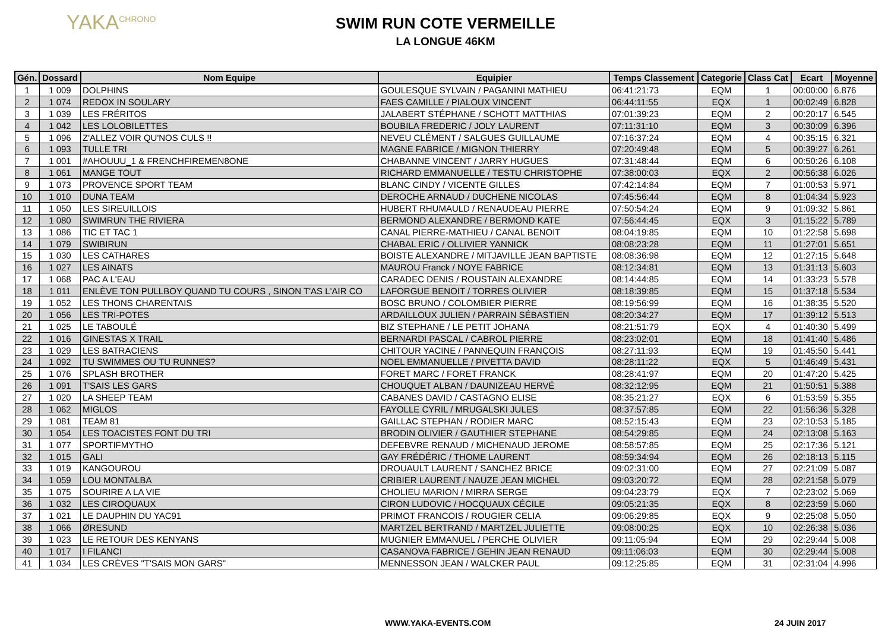YAKA<sup>CHRONO</sup>
SWIM RUN COTE VERMEILLE
LA LONGUE 46KM
| Gén. | Dossard | Nom Equipe | Equipier | Temps Classement | Categorie | Class Cat | Ecart | Moyenne |
| --- | --- | --- | --- | --- | --- | --- | --- | --- |
| 1 | 1 009 | DOLPHINS | GOULESQUE SYLVAIN / PAGANINI MATHIEU | 06:41:21:73 | EQM | 1 | 00:00:00 | 6.876 |
| 2 | 1 074 | REDOX IN SOULARY | FAES CAMILLE / PIALOUX VINCENT | 06:44:11:55 | EQX | 1 | 00:02:49 | 6.828 |
| 3 | 1 039 | LES FRÉRITOS | JALABERT STÉPHANE / SCHOTT MATTHIAS | 07:01:39:23 | EQM | 2 | 00:20:17 | 6.545 |
| 4 | 1 042 | LES LOLOBILETTES | BOUBILA FREDERIC / JOLY LAURENT | 07:11:31:10 | EQM | 3 | 00:30:09 | 6.396 |
| 5 | 1 096 | Z'ALLEZ VOIR QU'NOS CULS !! | NEVEU CLÉMENT / SALGUES GUILLAUME | 07:16:37:24 | EQM | 4 | 00:35:15 | 6.321 |
| 6 | 1 093 | TULLE TRI | MAGNE FABRICE / MIGNON THIERRY | 07:20:49:48 | EQM | 5 | 00:39:27 | 6.261 |
| 7 | 1 001 | #AHOUUU_1 & FRENCHFIREMEN8ONE | CHABANNE VINCENT / JARRY HUGUES | 07:31:48:44 | EQM | 6 | 00:50:26 | 6.108 |
| 8 | 1 061 | MANGE TOUT | RICHARD EMMANUELLE / TESTU CHRISTOPHE | 07:38:00:03 | EQX | 2 | 00:56:38 | 6.026 |
| 9 | 1 073 | PROVENCE SPORT TEAM | BLANC CINDY / VICENTE GILLES | 07:42:14:84 | EQM | 7 | 01:00:53 | 5.971 |
| 10 | 1 010 | DUNA TEAM | DEROCHE ARNAUD / DUCHENE NICOLAS | 07:45:56:44 | EQM | 8 | 01:04:34 | 5.923 |
| 11 | 1 050 | LES SIREUILLOIS | HUBERT RHUMAULD / RENAUDEAU PIERRE | 07:50:54:24 | EQM | 9 | 01:09:32 | 5.861 |
| 12 | 1 080 | SWIMRUN THE RIVIERA | BERMOND ALEXANDRE / BERMOND KATE | 07:56:44:45 | EQX | 3 | 01:15:22 | 5.789 |
| 13 | 1 086 | TIC ET TAC 1 | CANAL PIERRE-MATHIEU / CANAL BENOIT | 08:04:19:85 | EQM | 10 | 01:22:58 | 5.698 |
| 14 | 1 079 | SWIBIRUN | CHABAL ERIC / OLLIVIER YANNICK | 08:08:23:28 | EQM | 11 | 01:27:01 | 5.651 |
| 15 | 1 030 | LES CATHARES | BOISTE ALEXANDRE / MITJAVILLE JEAN BAPTISTE | 08:08:36:98 | EQM | 12 | 01:27:15 | 5.648 |
| 16 | 1 027 | LES AINATS | MAUROU Franck / NOYE FABRICE | 08:12:34:81 | EQM | 13 | 01:31:13 | 5.603 |
| 17 | 1 068 | PAC A L'EAU | CARADEC DENIS / ROUSTAIN ALEXANDRE | 08:14:44:85 | EQM | 14 | 01:33:23 | 5.578 |
| 18 | 1 011 | ENLÈVE TON PULLBOY QUAND TU COURS , SINON T'AS L'AIR CO | LAFORGUE BENOIT / TORRES OLIVIER | 08:18:39:85 | EQM | 15 | 01:37:18 | 5.534 |
| 19 | 1 052 | LES THONS CHARENTAIS | BOSC BRUNO / COLOMBIER PIERRE | 08:19:56:99 | EQM | 16 | 01:38:35 | 5.520 |
| 20 | 1 056 | LES TRI-POTES | ARDAILLOUX JULIEN / PARRAIN SÉBASTIEN | 08:20:34:27 | EQM | 17 | 01:39:12 | 5.513 |
| 21 | 1 025 | LE TABOULÉ | BIZ STEPHANE / LE PETIT JOHANA | 08:21:51:79 | EQX | 4 | 01:40:30 | 5.499 |
| 22 | 1 016 | GINESTAS X TRAIL | BERNARDI PASCAL / CABROL PIERRE | 08:23:02:01 | EQM | 18 | 01:41:40 | 5.486 |
| 23 | 1 029 | LES BATRACIENS | CHITOUR YACINE / PANNEQUIN FRANÇOIS | 08:27:11:93 | EQM | 19 | 01:45:50 | 5.441 |
| 24 | 1 092 | TU SWIMMES OU TU RUNNES? | NOEL EMMANUELLE / PIVETTA DAVID | 08:28:11:22 | EQX | 5 | 01:46:49 | 5.431 |
| 25 | 1 076 | SPLASH BROTHER | FORET MARC / FORET FRANCK | 08:28:41:97 | EQM | 20 | 01:47:20 | 5.425 |
| 26 | 1 091 | T'SAIS LES GARS | CHOUQUET ALBAN / DAUNIZEAU HERVÉ | 08:32:12:95 | EQM | 21 | 01:50:51 | 5.388 |
| 27 | 1 020 | LA SHEEP TEAM | CABANES DAVID / CASTAGNO ELISE | 08:35:21:27 | EQX | 6 | 01:53:59 | 5.355 |
| 28 | 1 062 | MIGLOS | FAYOLLE CYRIL / MRUGALSKI JULES | 08:37:57:85 | EQM | 22 | 01:56:36 | 5.328 |
| 29 | 1 081 | TEAM 81 | GAILLAC STEPHAN / RODIER MARC | 08:52:15:43 | EQM | 23 | 02:10:53 | 5.185 |
| 30 | 1 054 | LES TOACISTES FONT DU TRI | BRODIN OLIVIER / GAUTHIER STEPHANE | 08:54:29:85 | EQM | 24 | 02:13:08 | 5.163 |
| 31 | 1 077 | SPORTIFMYTHO | DEFEBVRE RENAUD / MICHENAUD JEROME | 08:58:57:85 | EQM | 25 | 02:17:36 | 5.121 |
| 32 | 1 015 | GALI | GAY FRÉDÉRIC / THOME LAURENT | 08:59:34:94 | EQM | 26 | 02:18:13 | 5.115 |
| 33 | 1 019 | KANGOUROU | DROUAULT LAURENT / SANCHEZ BRICE | 09:02:31:00 | EQM | 27 | 02:21:09 | 5.087 |
| 34 | 1 059 | LOU MONTALBA | CRIBIER LAURENT / NAUZE JEAN MICHEL | 09:03:20:72 | EQM | 28 | 02:21:58 | 5.079 |
| 35 | 1 075 | SOURIRE A LA VIE | CHOLIEU MARION / MIRRA SERGE | 09:04:23:79 | EQX | 7 | 02:23:02 | 5.069 |
| 36 | 1 032 | LES CIROQUAUX | CIRON LUDOVIC / HOCQUAUX CÉCILE | 09:05:21:35 | EQX | 8 | 02:23:59 | 5.060 |
| 37 | 1 021 | LE DAUPHIN DU YAC91 | PRIMOT FRANCOIS / ROUGIER CELIA | 09:06:29:85 | EQX | 9 | 02:25:08 | 5.050 |
| 38 | 1 066 | ØRESUND | MARTZEL BERTRAND / MARTZEL JULIETTE | 09:08:00:25 | EQX | 10 | 02:26:38 | 5.036 |
| 39 | 1 023 | LE RETOUR DES KENYANS | MUGNIER EMMANUEL / PERCHE OLIVIER | 09:11:05:94 | EQM | 29 | 02:29:44 | 5.008 |
| 40 | 1 017 | I FILANCI | CASANOVA FABRICE / GEHIN JEAN RENAUD | 09:11:06:03 | EQM | 30 | 02:29:44 | 5.008 |
| 41 | 1 034 | LES CRÈVES "T'SAIS MON GARS" | MENNESSON JEAN / WALCKER PAUL | 09:12:25:85 | EQM | 31 | 02:31:04 | 4.996 |
WWW.YAKA-EVENTS.COM 24 JUIN 2017